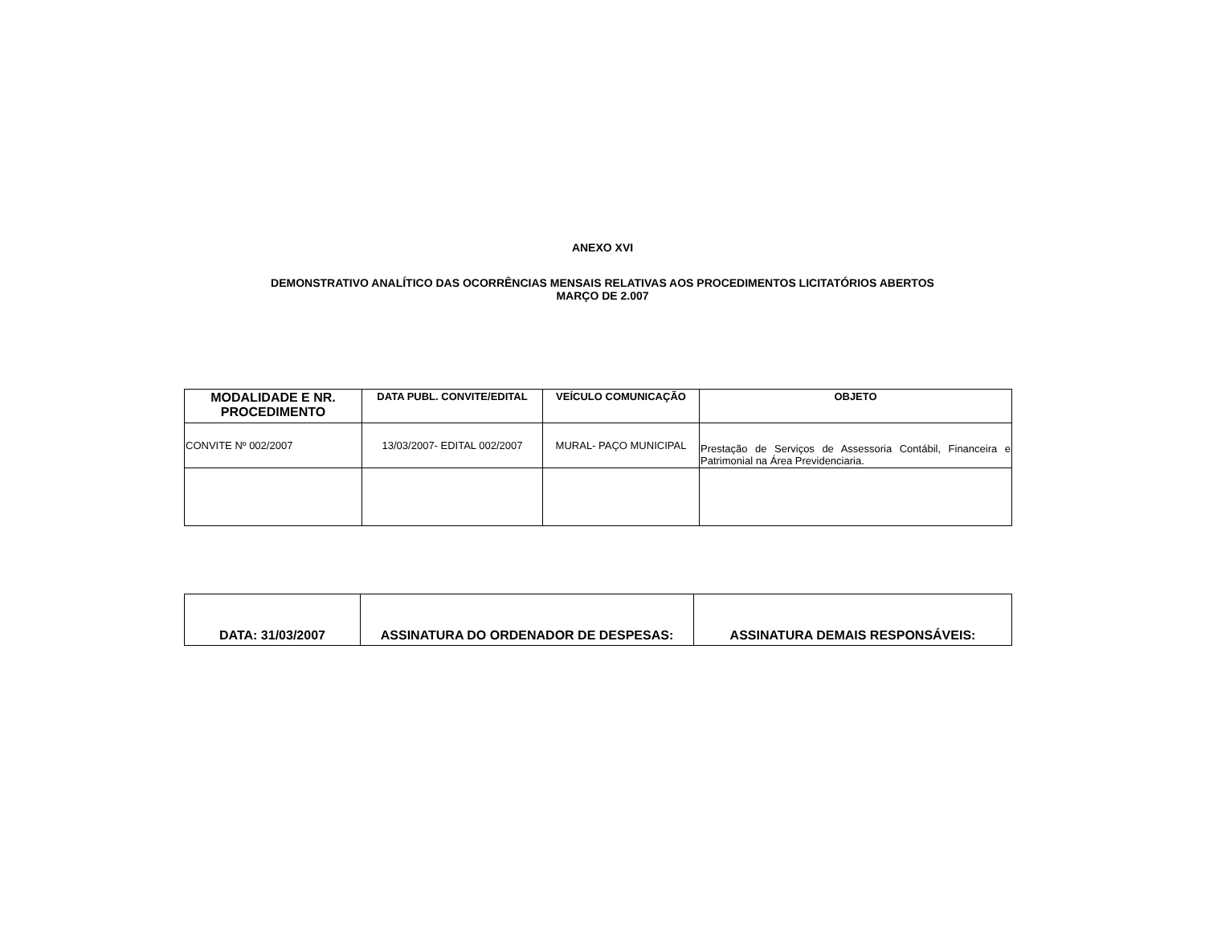ANEXO XVI
DEMONSTRATIVO ANALÍTICO DAS OCORRÊNCIAS MENSAIS RELATIVAS AOS PROCEDIMENTOS LICITATÓRIOS ABERTOS
MARÇO DE 2.007
| MODALIDADE E NR. PROCEDIMENTO | DATA PUBL. CONVITE/EDITAL | VEÍCULO COMUNICAÇÃO | OBJETO |
| --- | --- | --- | --- |
| CONVITE Nº 002/2007 | 13/03/2007- EDITAL 002/2007 | MURAL- PAÇO MUNICIPAL | Prestação de Serviços de Assessoria Contábil, Financeira e Patrimonial na Área Previdenciaria. |
| DATA: 31/03/2007 | ASSINATURA DO ORDENADOR DE DESPESAS: | ASSINATURA DEMAIS RESPONSÁVEIS: |